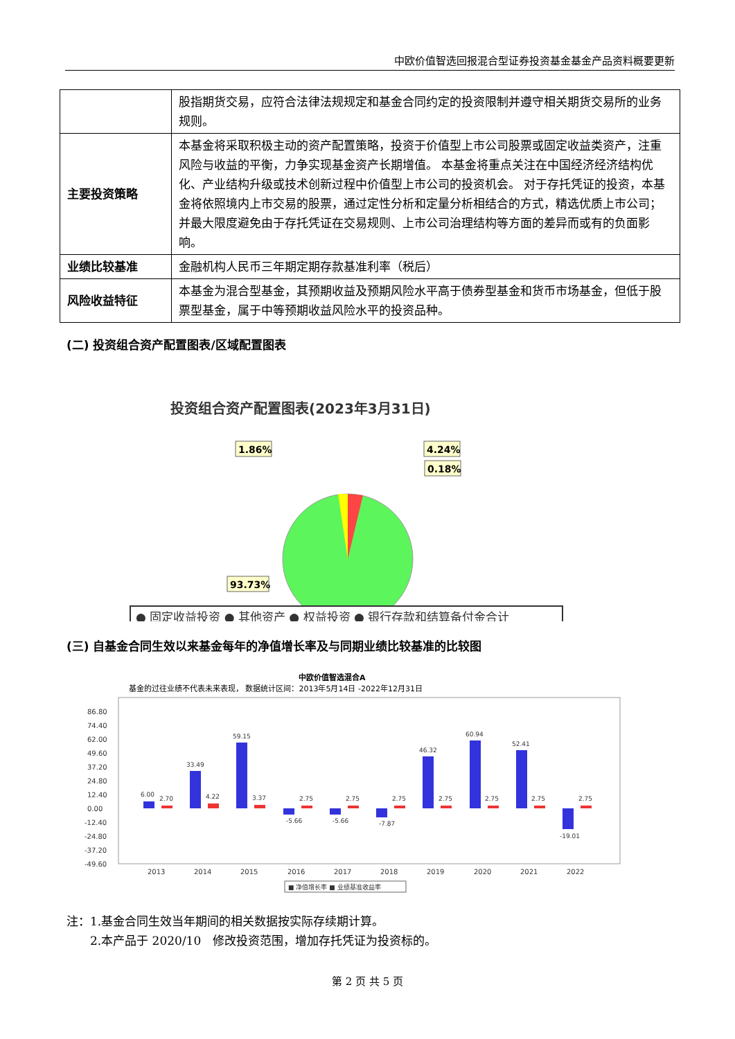中欧价值智选回报混合型证券投资基金基金产品资料概要更新
| | 股指期货交易，应符合法律法规规定和基金合同约定的投资限制并遵守相关期货交易所的业务规则。 |
| 主要投资策略 | 本基金将采取积极主动的资产配置策略，投资于价值型上市公司股票或固定收益类资产，注重风险与收益的平衡，力争实现基金资产长期增值。 本基金将重点关注在中国经济经济结构优化、产业结构升级或技术创新过程中价值型上市公司的投资机会。 对于存托凭证的投资，本基金将依照境内上市交易的股票，通过定性分析和定量分析相结合的方式，精选优质上市公司；并最大限度避免由于存托凭证在交易规则、上市公司治理结构等方面的差异而或有的负面影响。 |
| 业绩比较基准 | 金融机构人民币三年期定期存款基准利率（税后） |
| 风险收益特征 | 本基金为混合型基金，其预期收益及预期风险水平高于债券型基金和货币市场基金，但低于股票型基金，属于中等预期收益风险水平的投资品种。 |
(二) 投资组合资产配置图表/区域配置图表
投资组合资产配置图表(2023年3月31日)
1.86%
4.24%
0.18%
93.73%
● 固定收益投资 ● 其他资产 ● 权益投资 ● 银行存款和结算备付金合计
(三) 自基金合同生效以来基金每年的净值增长率及与同期业绩比较基准的比较图
中欧价值智选混合A
基金的过往业绩不代表未来表现， 数据统计区间：2013年5月14日 -2022年12月31日
86.80
74.40
62.00
49.60
37.20
24.80
12.40
0.00
-12.40
-24.80
-37.20
-49.60
6.00
2.70
33.49
4.22
59.15
3.37
-5.66
2.75
-5.66
2.75
-7.87
2.75
46.32
2.75
60.94
2.75
52.41
2.75
-19.01
2.75
2013
2014
2015
2016
2017
2018
2019
2020
2021
2022
■ 净值增长率 ■ 业绩基准收益率
注：1.基金合同生效当年期间的相关数据按实际存续期计算。
　　2.本产品于 2020/10　修改投资范围，增加存托凭证为投资标的。
第 2 页 共 5 页